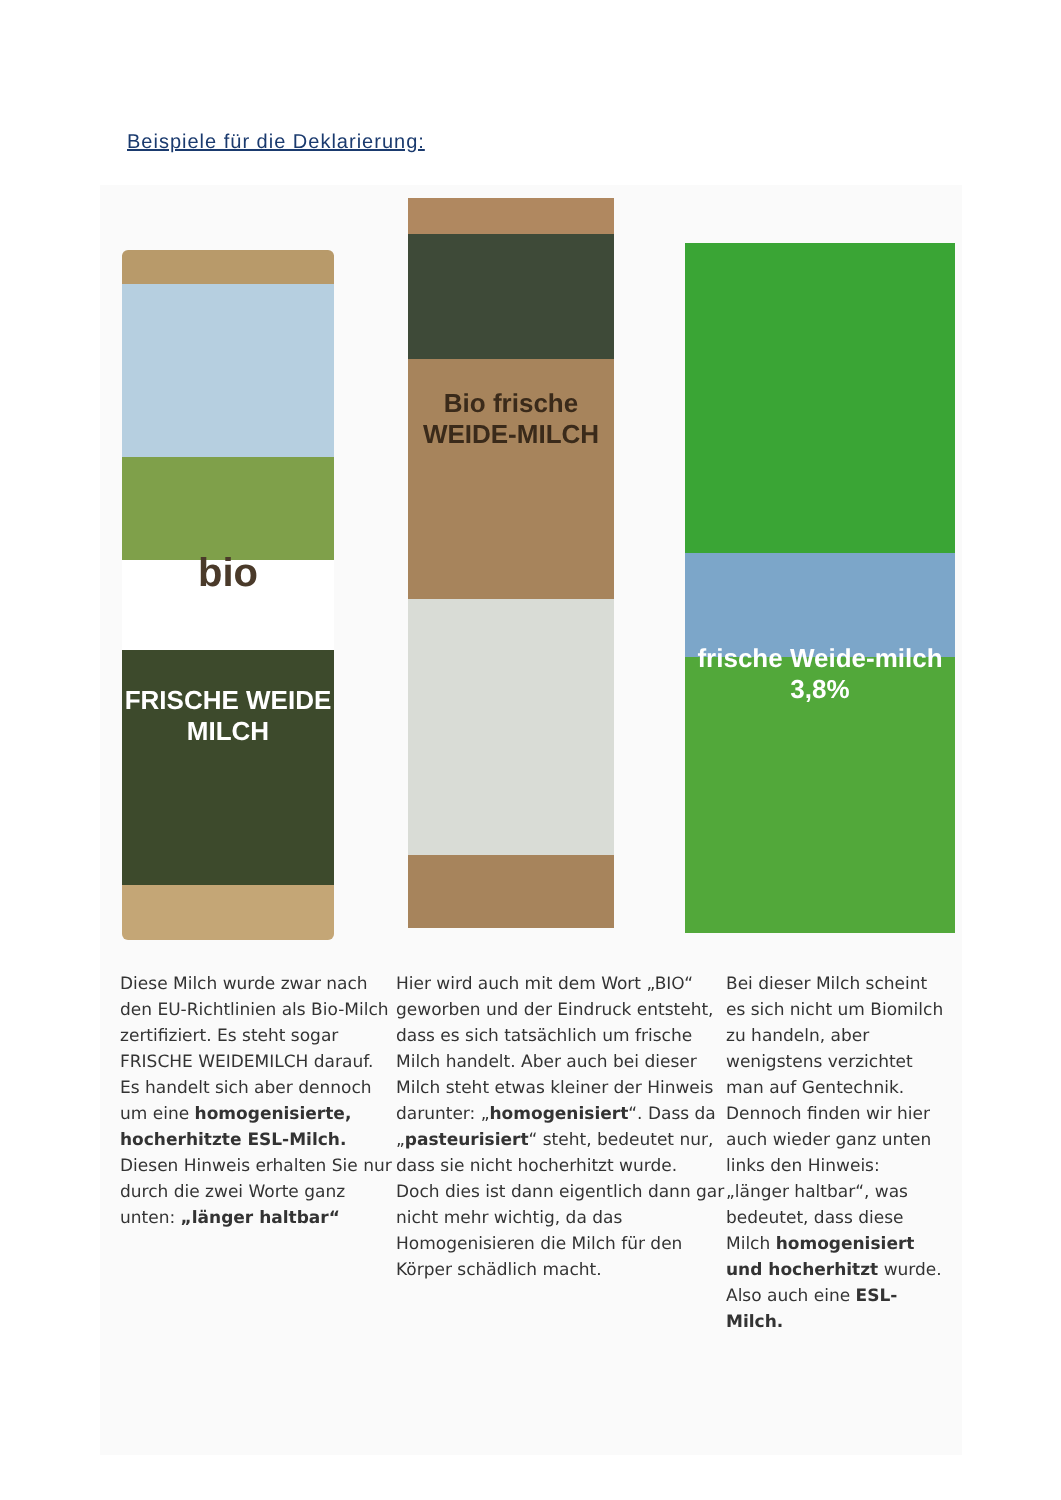Beispiele für die Deklarierung:
bio
FRISCHE WEIDE MILCH
Bio frische WEIDE-MILCH
frische Weide-milch 3,8%
Diese Milch wurde zwar nach den EU-Richtlinien als Bio-Milch zertifiziert. Es steht sogar FRISCHE WEIDEMILCH darauf. Es handelt sich aber dennoch um eine homogenisierte, hocherhitzte ESL-Milch. Diesen Hinweis erhalten Sie nur durch die zwei Worte ganz unten: „länger haltbar“
Hier wird auch mit dem Wort „BIO“ geworben und der Eindruck entsteht, dass es sich tatsächlich um frische Milch handelt. Aber auch bei dieser Milch steht etwas kleiner der Hinweis darunter: „homogenisiert“. Dass da „pasteurisiert“ steht, bedeutet nur, dass sie nicht hocherhitzt wurde. Doch dies ist dann eigentlich dann gar nicht mehr wichtig, da das Homogenisieren die Milch für den Körper schädlich macht.
Bei dieser Milch scheint es sich nicht um Biomilch zu handeln, aber wenigstens verzichtet man auf Gentechnik. Dennoch finden wir hier auch wieder ganz unten links den Hinweis: „länger haltbar“, was bedeutet, dass diese Milch homogenisiert und hocherhitzt wurde. Also auch eine ESL-Milch.